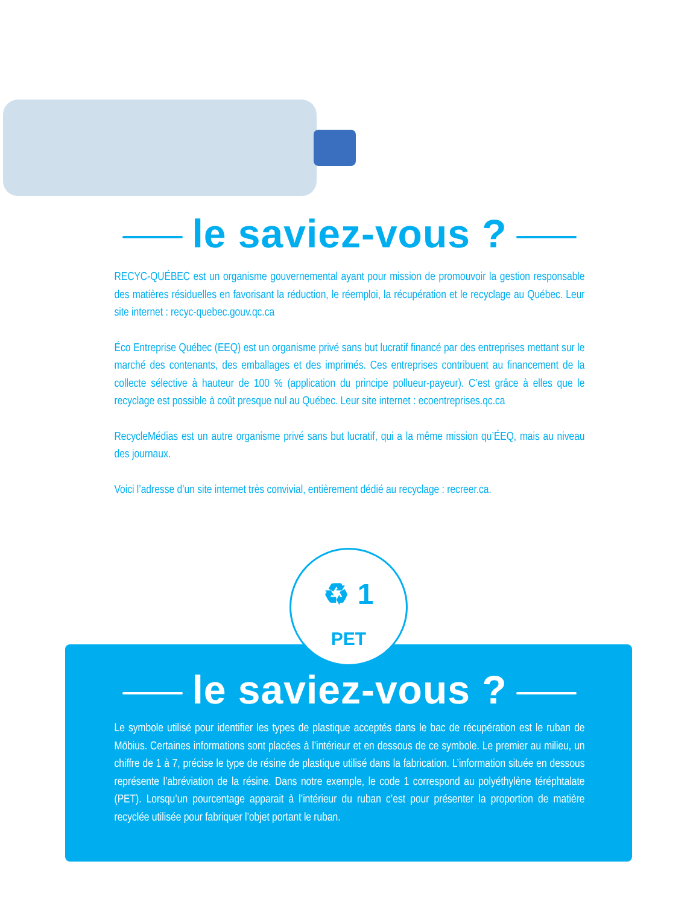le saviez-vous ?
RECYC-QUÉBEC est un organisme gouvernemental ayant pour mission de promouvoir la gestion responsable des matières résiduelles en favorisant la réduction, le réemploi, la récupération et le recyclage au Québec. Leur site internet : recyc-quebec.gouv.qc.ca
Éco Entreprise Québec (EEQ) est un organisme privé sans but lucratif financé par des entreprises mettant sur le marché des contenants, des emballages et des imprimés. Ces entreprises contribuent au financement de la collecte sélective à hauteur de 100 % (application du principe pollueur-payeur). C’est grâce à elles que le recyclage est possible à coût presque nul au Québec. Leur site internet : ecoentreprises.qc.ca
RecycleMédias est un autre organisme privé sans but lucratif, qui a la même mission qu’ÉEQ, mais au niveau des journaux.
Voici l’adresse d’un site internet très convivial, entièrement dédié au recyclage : recreer.ca.
♻ 1
PET
le saviez-vous ?
Le symbole utilisé pour identifier les types de plastique acceptés dans le bac de récupération est le ruban de Möbius. Certaines informations sont placées à l’intérieur et en dessous de ce symbole. Le premier au milieu, un chiffre de 1 à 7, précise le type de résine de plastique utilisé dans la fabrication. L’information située en dessous représente l’abréviation de la résine. Dans notre exemple, le code 1 correspond au polyéthylène téréphtalate (PET). Lorsqu’un pourcentage apparait à l’intérieur du ruban c’est pour présenter la proportion de matière recyclée utilisée pour fabriquer l’objet portant le ruban.